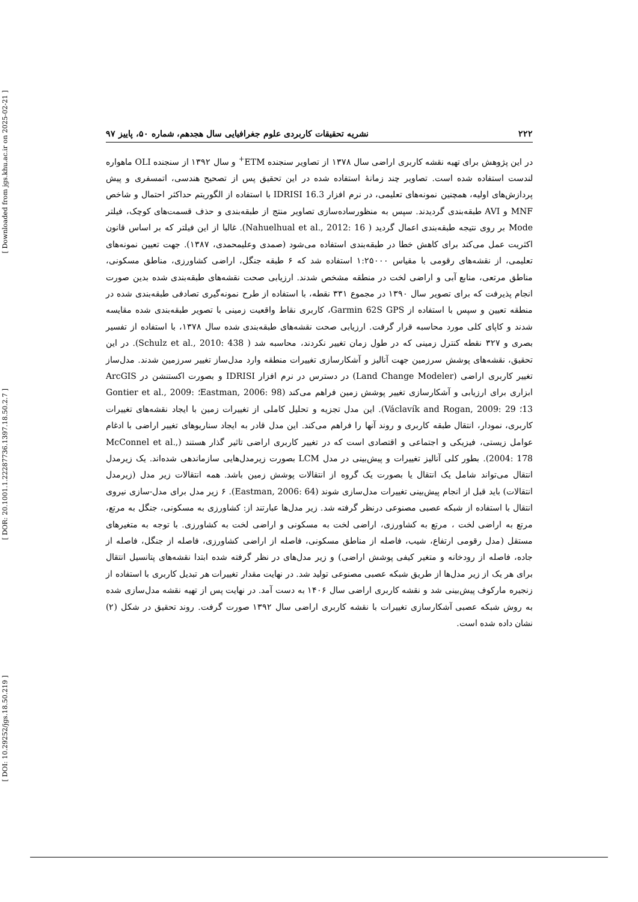[ Downloaded from jgs.khu.ac.ir on 2025-02-21 ]
[ DOR: 20.1001.1.22287736.1397.18.50.2.7 ]
[ DOI: 10.29252/jgs.18.50.219 ]
۲۲۲ نشریه تحقیقات کاربردی علوم جغرافیایی سال هجدهم، شماره ۵۰، پاییز ۹۷
در این پژوهش برای تهیه نقشه کاربری اراضی سال ۱۳۷۸ از تصاویر سنجنده ETM<sup>+</sup> و سال ۱۳۹۲ از سنجنده OLI ماهواره لندست استفاده شده است. تصاویر چند زمانهٔ استفاده شده در این تحقیق پس از تصحیح هندسی، اتمسفری و پیش پردازش‌های اولیه، همچنین نمونه‌های تعلیمی، در نرم افزار IDRISI 16.3 با استفاده از الگوریتم حداکثر احتمال و شاخص MNF و AVI طبقه‌بندی گردیدند. سپس به منظورساده‌سازی تصاویر منتج از طبقه‌بندی و حذف قسمت‌های کوچک، فیلتر Mode بر روی نتیجه طبقه‌بندی اعمال گردید ( Nahuelhual et al., 2012: 16). غالبا از این فیلتر که بر اساس قانون اکثریت عمل می‌کند برای کاهش خطا در طبقه‌بندی استفاده می‌شود (صمدی وعلیمحمدی، ۱۳۸۷). جهت تعیین نمونه‌های تعلیمی، از نقشه‌های رقومی با مقیاس ۱:۲۵۰۰۰ استفاده شد که ۶ طبقه جنگل، اراضی کشاورزی، مناطق مسکونی، مناطق مرتعی، منابع آبی و اراضی لخت در منطقه مشخص شدند. ارزیابی صحت نقشه‌های طبقه‌بندی شده بدین صورت انجام پذیرفت که برای تصویر سال ۱۳۹۰ در مجموع ۳۳۱ نقطه، با استفاده از طرح نمونه‌گیری تصادفی طبقه‌بندی شده در منطقه تعیین و سپس با استفاده از Garmin 62S GPS، کاربری نقاط واقعیت زمینی با تصویر طبقه‌بندی شده مقایسه شدند و کاپای کلی مورد محاسبه قرار گرفت. ارزیابی صحت نقشه‌های طبقه‌بندی شده سال ۱۳۷۸، با استفاده از تفسیر بصری و ۳۲۷ نقطه کنترل زمینی که در طول زمان تغییر نکردند، محاسبه شد ( Schulz et al., 2010: 438). در این تحقیق، نقشه‌های پوشش سرزمین جهت آنالیز و آشکارسازی تغییرات منطقه وارد مدل‌ساز تغییر سرزمین شدند. مدل‌ساز تغییر کاربری اراضی (Land Change Modeler) در دسترس در نرم افزار IDRISI و بصورت اکستنشن در ArcGIS ابزاری برای ارزیابی و آشکارسازی تغییر پوشش زمین فراهم می‌کند (Eastman, 2006: 98؛ Gontier et al., 2009: 13؛ Václavík and Rogan, 2009: 29). این مدل تجزیه و تحلیل کاملی از تغییرات زمین با ایجاد نقشه‌های تغییرات کاربری، نمودار، انتقال طبقه کاربری و روند آنها را فراهم می‌کند. این مدل قادر به ایجاد سناریوهای تغییر اراضی با ادغام عوامل زیستی، فیزیکی و اجتماعی و اقتصادی است که در تغییر کاربری اراضی تاثیر گذار هستند (McConnel et al., 2004: 178). بطور کلی آنالیز تغییرات و پیش‌بینی در مدل LCM بصورت زیرمدل‌هایی سازماندهی شده‌اند. یک زیرمدل انتقال می‌تواند شامل یک انتقال یا بصورت یک گروه از انتقالات پوشش زمین باشد. همه انتقالات زیر مدل (زیرمدل انتقالات) باید قبل از انجام پیش‌بینی تغییرات مدل‌سازی شوند (Eastman, 2006: 64). ۶ زیر مدل برای مدل-سازی نیروی انتقال با استفاده از شبکه عصبی مصنوعی درنظر گرفته شد. زیر مدل‌ها عبارتند از: کشاورزی به مسکونی، جنگل به مرتع، مرتع به اراضی لخت ، مرتع به کشاورزی، اراضی لخت به مسکونی و اراضی لخت به کشاورزی. با توجه به متغیرهای مستقل (مدل رقومی ارتفاع، شیب، فاصله از مناطق مسکونی، فاصله از اراضی کشاورزی، فاصله از جنگل، فاصله از جاده، فاصله از رودخانه و متغیر کیفی پوشش اراضی) و زیر مدل‌های در نظر گرفته شده ابتدا نقشه‌های پتانسیل انتقال برای هر یک از زیر مدل‌ها از طریق شبکه عصبی مصنوعی تولید شد. در نهایت مقدار تغییرات هر تبدیل کاربری با استفاده از زنجیره مارکوف پیش‌بینی شد و نقشه کاربری اراضی سال ۱۴۰۶ به دست آمد. در نهایت پس از تهیه نقشه مدل‌سازی شده به روش شبکه عصبی آشکارسازی تغییرات با نقشه کاربری اراضی سال ۱۳۹۲ صورت گرفت. روند تحقیق در شکل (۲) نشان داده شده است.